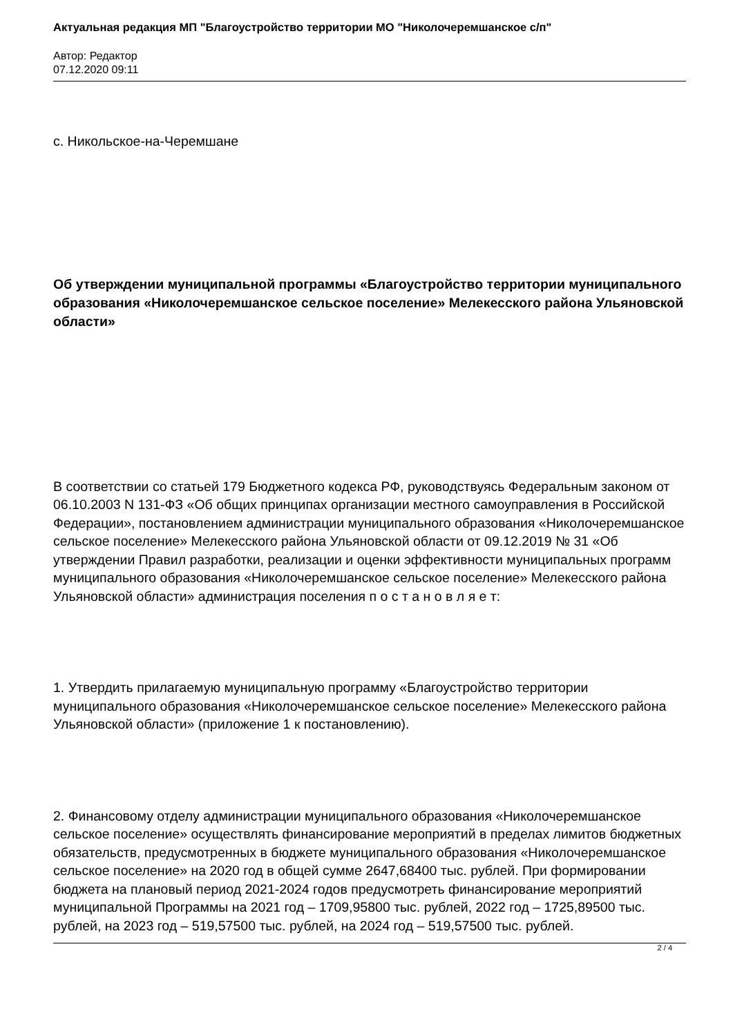Актуальная редакция МП "Благоустройство территории МО "Николочеремшанское с/п"
Автор: Редактор
07.12.2020 09:11
с. Никольское-на-Черемшане
Об утверждении муниципальной программы «Благоустройство территории муниципального образования «Николочеремшанское сельское поселение» Мелекесского района Ульяновской области»
В соответствии со статьей 179 Бюджетного кодекса РФ, руководствуясь Федеральным законом от 06.10.2003 N 131-ФЗ «Об общих принципах организации местного самоуправления в Российской Федерации», постановлением администрации муниципального образования «Николочеремшанское сельское поселение» Мелекесского района Ульяновской области от 09.12.2019 № 31 «Об утверждении Правил разработки, реализации и оценки эффективности муниципальных программ муниципального образования «Николочеремшанское сельское поселение» Мелекесского района Ульяновской области» администрация поселения п о с т а н о в л я е т:
1. Утвердить прилагаемую муниципальную программу «Благоустройство территории муниципального образования «Николочеремшанское сельское поселение» Мелекесского района Ульяновской области» (приложение 1 к постановлению).
2. Финансовому отделу администрации муниципального образования «Николочеремшанское сельское поселение» осуществлять финансирование мероприятий в пределах лимитов бюджетных обязательств, предусмотренных в бюджете муниципального образования «Николочеремшанское сельское поселение» на 2020 год в общей сумме 2647,68400 тыс. рублей. При формировании бюджета на плановый период 2021-2024 годов предусмотреть финансирование мероприятий муниципальной Программы на 2021 год – 1709,95800 тыс. рублей, 2022 год – 1725,89500 тыс. рублей, на 2023 год – 519,57500 тыс. рублей, на 2024 год – 519,57500 тыс. рублей.
2 / 4